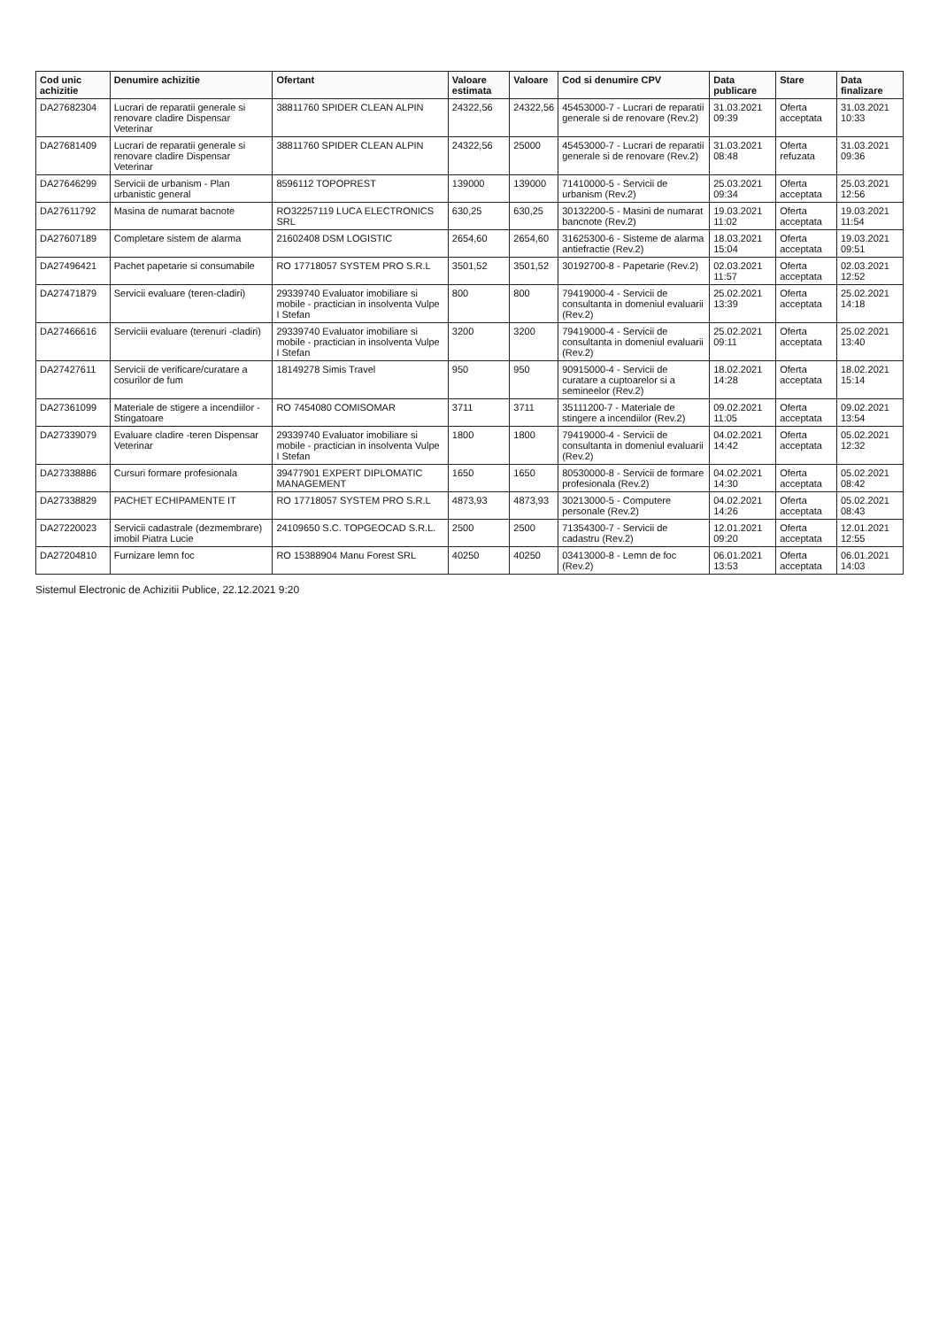| Cod unic achizitie | Denumire achizitie | Ofertant | Valoare estimata | Valoare | Cod si denumire CPV | Data publicare | Stare | Data finalizare |
| --- | --- | --- | --- | --- | --- | --- | --- | --- |
| DA27682304 | Lucrari de reparatii generale si renovare cladire Dispensar Veterinar | 38811760 SPIDER CLEAN ALPIN | 24322,56 | 24322,56 | 45453000-7 - Lucrari de reparatii generale si de renovare (Rev.2) | 31.03.2021 09:39 | Oferta acceptata | 31.03.2021 10:33 |
| DA27681409 | Lucrari de reparatii generale si renovare cladire Dispensar Veterinar | 38811760 SPIDER CLEAN ALPIN | 24322,56 | 25000 | 45453000-7 - Lucrari de reparatii generale si de renovare (Rev.2) | 31.03.2021 08:48 | Oferta refuzata | 31.03.2021 09:36 |
| DA27646299 | Servicii de urbanism - Plan urbanistic general | 8596112 TOPOPREST | 139000 | 139000 | 71410000-5 - Servicii de urbanism (Rev.2) | 25.03.2021 09:34 | Oferta acceptata | 25.03.2021 12:56 |
| DA27611792 | Masina de numarat bacnote | RO32257119 LUCA ELECTRONICS SRL | 630,25 | 630,25 | 30132200-5 - Masini de numarat bancnote (Rev.2) | 19.03.2021 11:02 | Oferta acceptata | 19.03.2021 11:54 |
| DA27607189 | Completare sistem de alarma | 21602408 DSM LOGISTIC | 2654,60 | 2654,60 | 31625300-6 - Sisteme de alarma antiefractie (Rev.2) | 18.03.2021 15:04 | Oferta acceptata | 19.03.2021 09:51 |
| DA27496421 | Pachet papetarie si consumabile | RO 17718057 SYSTEM PRO S.R.L | 3501,52 | 3501,52 | 30192700-8 - Papetarie (Rev.2) | 02.03.2021 11:57 | Oferta acceptata | 02.03.2021 12:52 |
| DA27471879 | Servicii evaluare (teren-cladiri) | 29339740 Evaluator imobiliare si mobile - practician in insolventa Vulpe I Stefan | 800 | 800 | 79419000-4 - Servicii de consultanta in domeniul evaluarii (Rev.2) | 25.02.2021 13:39 | Oferta acceptata | 25.02.2021 14:18 |
| DA27466616 | Serviciii evaluare (terenuri -cladiri) | 29339740 Evaluator imobiliare si mobile - practician in insolventa Vulpe I Stefan | 3200 | 3200 | 79419000-4 - Servicii de consultanta in domeniul evaluarii (Rev.2) | 25.02.2021 09:11 | Oferta acceptata | 25.02.2021 13:40 |
| DA27427611 | Servicii de verificare/curatare a cosurilor de fum | 18149278 Simis Travel | 950 | 950 | 90915000-4 - Servicii de curatare a cuptoarelor si a semineelor (Rev.2) | 18.02.2021 14:28 | Oferta acceptata | 18.02.2021 15:14 |
| DA27361099 | Materiale de stigere a incendiilor - Stingatoare | RO 7454080 COMISOMAR | 3711 | 3711 | 35111200-7 - Materiale de stingere a incendiilor (Rev.2) | 09.02.2021 11:05 | Oferta acceptata | 09.02.2021 13:54 |
| DA27339079 | Evaluare cladire -teren Dispensar Veterinar | 29339740 Evaluator imobiliare si mobile - practician in insolventa Vulpe I Stefan | 1800 | 1800 | 79419000-4 - Servicii de consultanta in domeniul evaluarii (Rev.2) | 04.02.2021 14:42 | Oferta acceptata | 05.02.2021 12:32 |
| DA27338886 | Cursuri formare profesionala | 39477901 EXPERT DIPLOMATIC MANAGEMENT | 1650 | 1650 | 80530000-8 - Servicii de formare profesionala (Rev.2) | 04.02.2021 14:30 | Oferta acceptata | 05.02.2021 08:42 |
| DA27338829 | PACHET ECHIPAMENTE IT | RO 17718057 SYSTEM PRO S.R.L | 4873,93 | 4873,93 | 30213000-5 - Computere personale (Rev.2) | 04.02.2021 14:26 | Oferta acceptata | 05.02.2021 08:43 |
| DA27220023 | Servicii cadastrale (dezmembrare) imobil Piatra Lucie | 24109650 S.C. TOPGEOCAD S.R.L. | 2500 | 2500 | 71354300-7 - Servicii de cadastru (Rev.2) | 12.01.2021 09:20 | Oferta acceptata | 12.01.2021 12:55 |
| DA27204810 | Furnizare lemn foc | RO 15388904 Manu Forest SRL | 40250 | 40250 | 03413000-8 - Lemn de foc (Rev.2) | 06.01.2021 13:53 | Oferta acceptata | 06.01.2021 14:03 |
Sistemul Electronic de Achizitii Publice, 22.12.2021 9:20